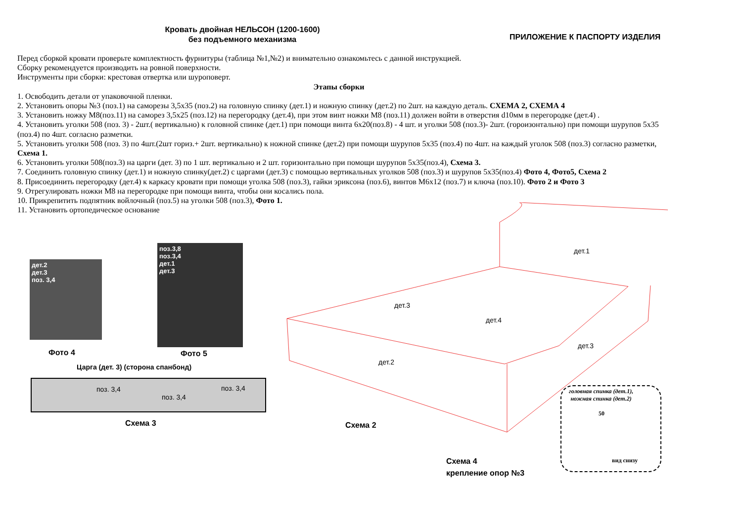Кровать двойная НЕЛЬСОН (1200-1600)
без подъемного механизма
ПРИЛОЖЕНИЕ К ПАСПОРТУ ИЗДЕЛИЯ
Перед сборкой кровати проверьте комплектность фурнитуры (таблица №1,№2) и внимательно ознакомьтесь с данной инструкцией.
Сборку рекомендуется производить на ровной поверхности.
Инструменты при сборки: крестовая отвертка или шуроповерт.
Этапы сборки
1. Освободить детали от упаковочной пленки.
2. Установить опоры №3 (поз.1) на саморезы 3,5х35 (поз.2) на головную спинку (дет.1) и ножную спинку (дет.2) по 2шт. на каждую деталь. СХЕМА 2, СХЕМА 4
3. Установить ножку М8(поз.11) на саморез 3,5х25 (поз.12) на перегородку (дет.4), при этом винт ножки М8 (поз.11) должен войти в отверстия d10мм в перегородке (дет.4) .
4. Установить уголки 508 (поз. 3) - 2шт.( вертикально) к головной спинке (дет.1) при помощи винта 6х20(поз.8) - 4 шт. и уголки 508 (поз.3)- 2шт. (гороизонтально) при помощи шурупов 5х35 (поз.4) по 4шт. согласно разметки.
5. Установить уголки 508 (поз. 3) по 4шт.(2шт гориз.+ 2шт. вертикально) к ножной спинке (дет.2) при помощи шурупов 5х35 (поз.4) по 4шт. на каждый уголок 508 (поз.3) согласно разметки, Схема 1.
6. Установить уголки 508(поз.3) на царги (дет. 3) по 1 шт. вертикально и 2 шт. горизонтально при помощи шурупов 5х35(поз.4), Схема 3.
7. Соединить головную спинку (дет.1) и ножную спинку(дет.2) с царгами (дет.3) с помощью вертикальных уголков 508 (поз.3) и шурупов 5х35(поз.4) Фото 4, Фото5, Схема 2
8. Присоединить перегородку (дет.4) к каркасу кровати при помощи уголка 508 (поз.3), гайки эриксона (поз.6), винтов М6х12 (поз.7) и ключа (поз.10). Фото 2 и Фото 3
9. Отрегулировать ножки М8 на перегородке при помощи винта, чтобы они косались пола.
10. Прикрепитить подпятник войлочный (поз.5) на уголки 508 (поз.3), Фото 1.
11. Установить ортопедическое основание
дет.2
дет.3
поз. 3,4
Фото 4
поз.3,8
поз.3,4
дет.1
дет.3
Фото 5
Царга (дет. 3) (сторона спанбонд)
поз. 3,4
поз. 3,4
поз. 3,4
Схема 3
дет.1
дет.3
дет.4
дет.3
дет.2
Схема 2
головная спинка (дет.1),
ножная спинка (дет.2)
50
вид снизу
Схема 4
крепление опор №3